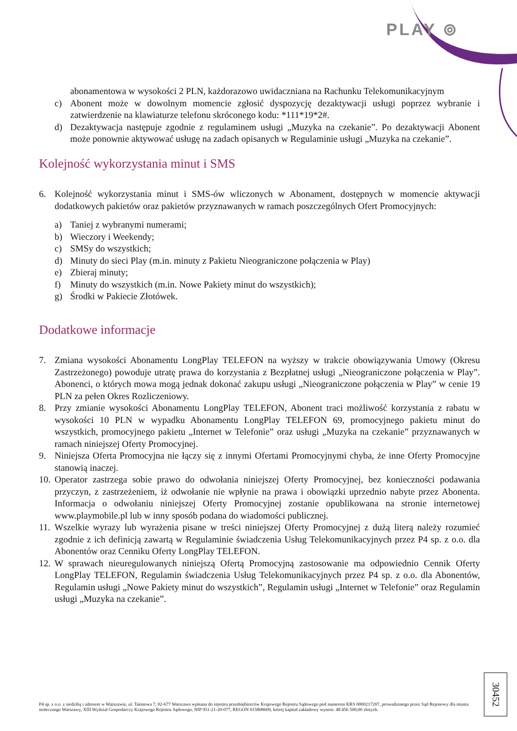PLAY ⊚
abonamentowa w wysokości 2 PLN, każdorazowo uwidaczniana na Rachunku Telekomunikacyjnym
c) Abonent może w dowolnym momencie zgłosić dyspozycję dezaktywacji usługi poprzez wybranie i zatwierdzenie na klawiaturze telefonu skróconego kodu: *111*19*2#.
d) Dezaktywacja następuje zgodnie z regulaminem usługi „Muzyka na czekanie”. Po dezaktywacji Abonent może ponownie aktywować usługę na zadach opisanych w Regulaminie usługi „Muzyka na czekanie”.
Kolejność wykorzystania minut i SMS
6. Kolejność wykorzystania minut i SMS-ów wliczonych w Abonament, dostępnych w momencie aktywacji dodatkowych pakietów oraz pakietów przyznawanych w ramach poszczególnych Ofert Promocyjnych:
a) Taniej z wybranymi numerami;
b) Wieczory i Weekendy;
c) SMSy do wszystkich;
d) Minuty do sieci Play (m.in. minuty z Pakietu Nieograniczone połączenia w Play)
e) Zbieraj minuty;
f) Minuty do wszystkich (m.in. Nowe Pakiety minut do wszystkich);
g) Środki w Pakiecie Złotówek.
Dodatkowe informacje
7. Zmiana wysokości Abonamentu LongPlay TELEFON na wyższy w trakcie obowiązywania Umowy (Okresu Zastrzeżonego) powoduje utratę prawa do korzystania z Bezpłatnej usługi „Nieograniczone połączenia w Play”. Abonenci, o których mowa mogą jednak dokonać zakupu usługi „Nieograniczone połączenia w Play” w cenie 19 PLN za pełen Okres Rozliczeniowy.
8. Przy zmianie wysokości Abonamentu LongPlay TELEFON, Abonent traci możliwość korzystania z rabatu w wysokości 10 PLN w wypadku Abonamentu LongPlay TELEFON 69, promocyjnego pakietu minut do wszystkich, promocyjnego pakietu „Internet w Telefonie” oraz usługi „Muzyka na czekanie” przyznawanych w ramach niniejszej Oferty Promocyjnej.
9. Niniejsza Oferta Promocyjna nie łączy się z innymi Ofertami Promocyjnymi chyba, że inne Oferty Promocyjne stanowią inaczej.
10. Operator zastrzega sobie prawo do odwołania niniejszej Oferty Promocyjnej, bez konieczności podawania przyczyn, z zastrzeżeniem, iż odwołanie nie wpłynie na prawa i obowiązki uprzednio nabyte przez Abonenta. Informacja o odwołaniu niniejszej Oferty Promocyjnej zostanie opublikowana na stronie internetowej www.playmobile.pl lub w inny sposób podana do wiadomości publicznej.
11. Wszelkie wyrazy lub wyrażenia pisane w treści niniejszej Oferty Promocyjnej z dużą literą należy rozumieć zgodnie z ich definicją zawartą w Regulaminie świadczenia Usług Telekomunikacyjnych przez P4 sp. z o.o. dla Abonentów oraz Cenniku Oferty LongPlay TELEFON.
12. W sprawach nieuregulowanych niniejszą Ofertą Promocyjną zastosowanie ma odpowiednio Cennik Oferty LongPlay TELEFON, Regulamin świadczenia Usług Telekomunikacyjnych przez P4 sp. z o.o. dla Abonentów, Regulamin usługi „Nowe Pakiety minut do wszystkich”, Regulamin usługi „Internet w Telefonie” oraz Regulamin usługi „Muzyka na czekanie”.
30452
P4 sp. z o.o. z siedzibą i adresem w Warszawie, ul. Taśmowa 7, 02-677 Warszawa wpisana do rejestru przedsiębiorców Krajowego Rejestru Sądowego pod numerem KRS 0000217207, prowadzonego przez Sąd Rejonowy dla miasta stołecznego Warszawy, XIII Wydział Gospodarczy Krajowego Rejestru Sądowego, NIP 951-21-20-077, REGON 015808609, której kapitał zakładowy wynosi: 48 456 500,00 złotych.